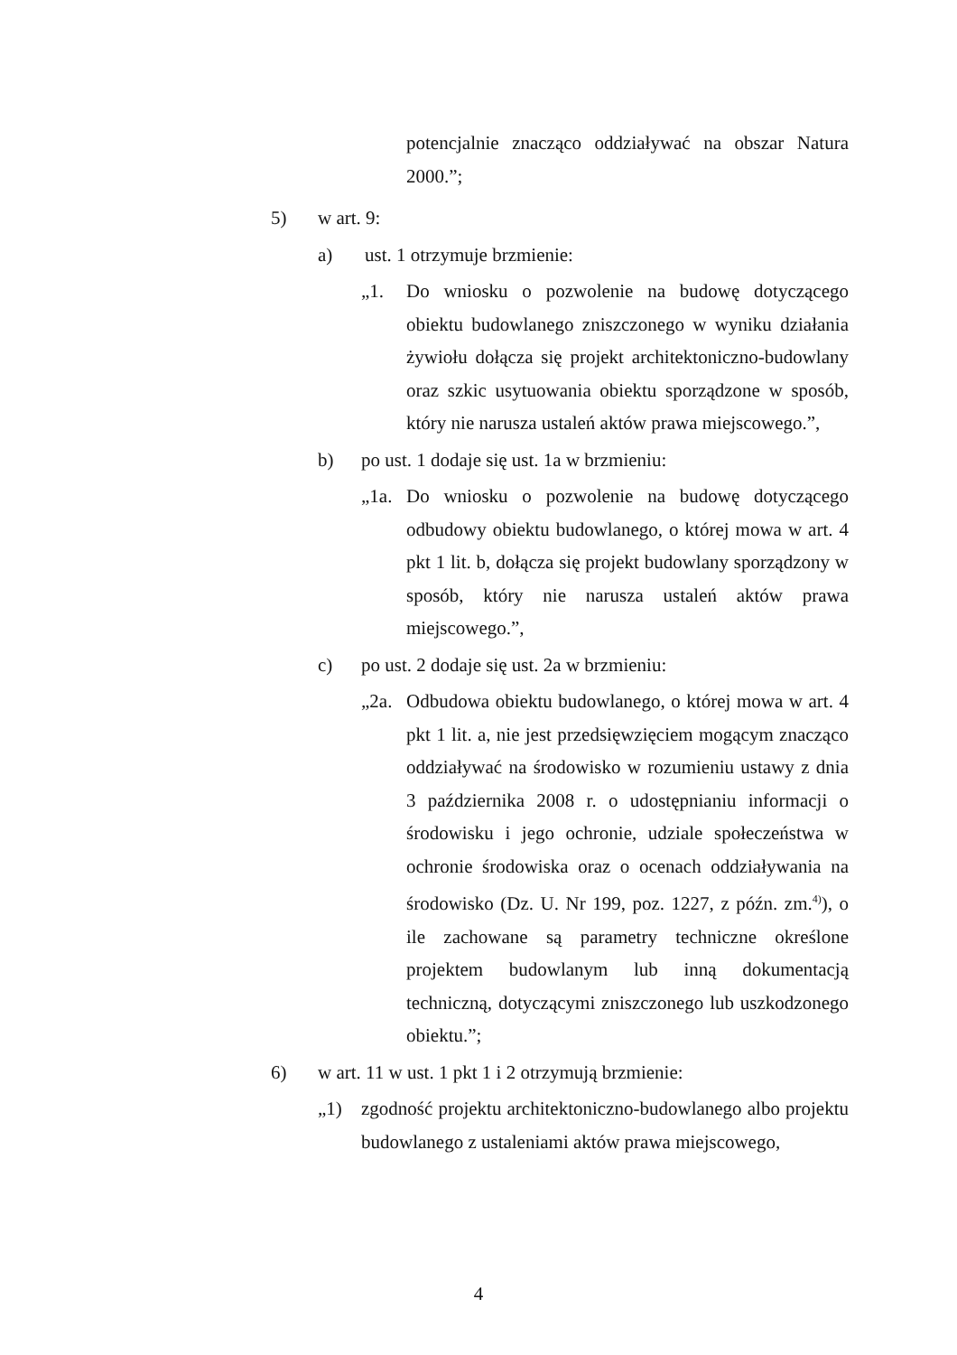potencjalnie znacząco oddziaływać na obszar Natura 2000.”;
5) w art. 9:
a) ust. 1 otrzymuje brzmienie:
„1. Do wniosku o pozwolenie na budowę dotyczącego obiektu budowlanego zniszczonego w wyniku działania żywiołu dołącza się projekt architektoniczno-budowlany oraz szkic usytuowania obiektu sporządzone w sposób, który nie narusza ustaleń aktów prawa miejscowego.”,
b) po ust. 1 dodaje się ust. 1a w brzmieniu:
„1a. Do wniosku o pozwolenie na budowę dotyczącego odbudowy obiektu budowlanego, o której mowa w art. 4 pkt 1 lit. b, dołącza się projekt budowlany sporządzony w sposób, który nie narusza ustaleń aktów prawa miejscowego.”,
c) po ust. 2 dodaje się ust. 2a w brzmieniu:
„2a. Odbudowa obiektu budowlanego, o której mowa w art. 4 pkt 1 lit. a, nie jest przedsięwzięciem mogącym znacząco oddziaływać na środowisko w rozumieniu ustawy z dnia 3 października 2008 r. o udostępnianiu informacji o środowisku i jego ochronie, udziale społeczeństwa w ochronie środowiska oraz o ocenach oddziaływania na środowisko (Dz. U. Nr 199, poz. 1227, z późn. zm.<sup>4)</sup>), o ile zachowane są parametry techniczne określone projektem budowlanym lub inną dokumentacją techniczną, dotyczącymi zniszczonego lub uszkodzonego obiektu.”;
6) w art. 11 w ust. 1 pkt 1 i 2 otrzymują brzmienie:
„1) zgodność projektu architektoniczno-budowlanego albo projektu budowlanego z ustaleniami aktów prawa miejscowego,
4